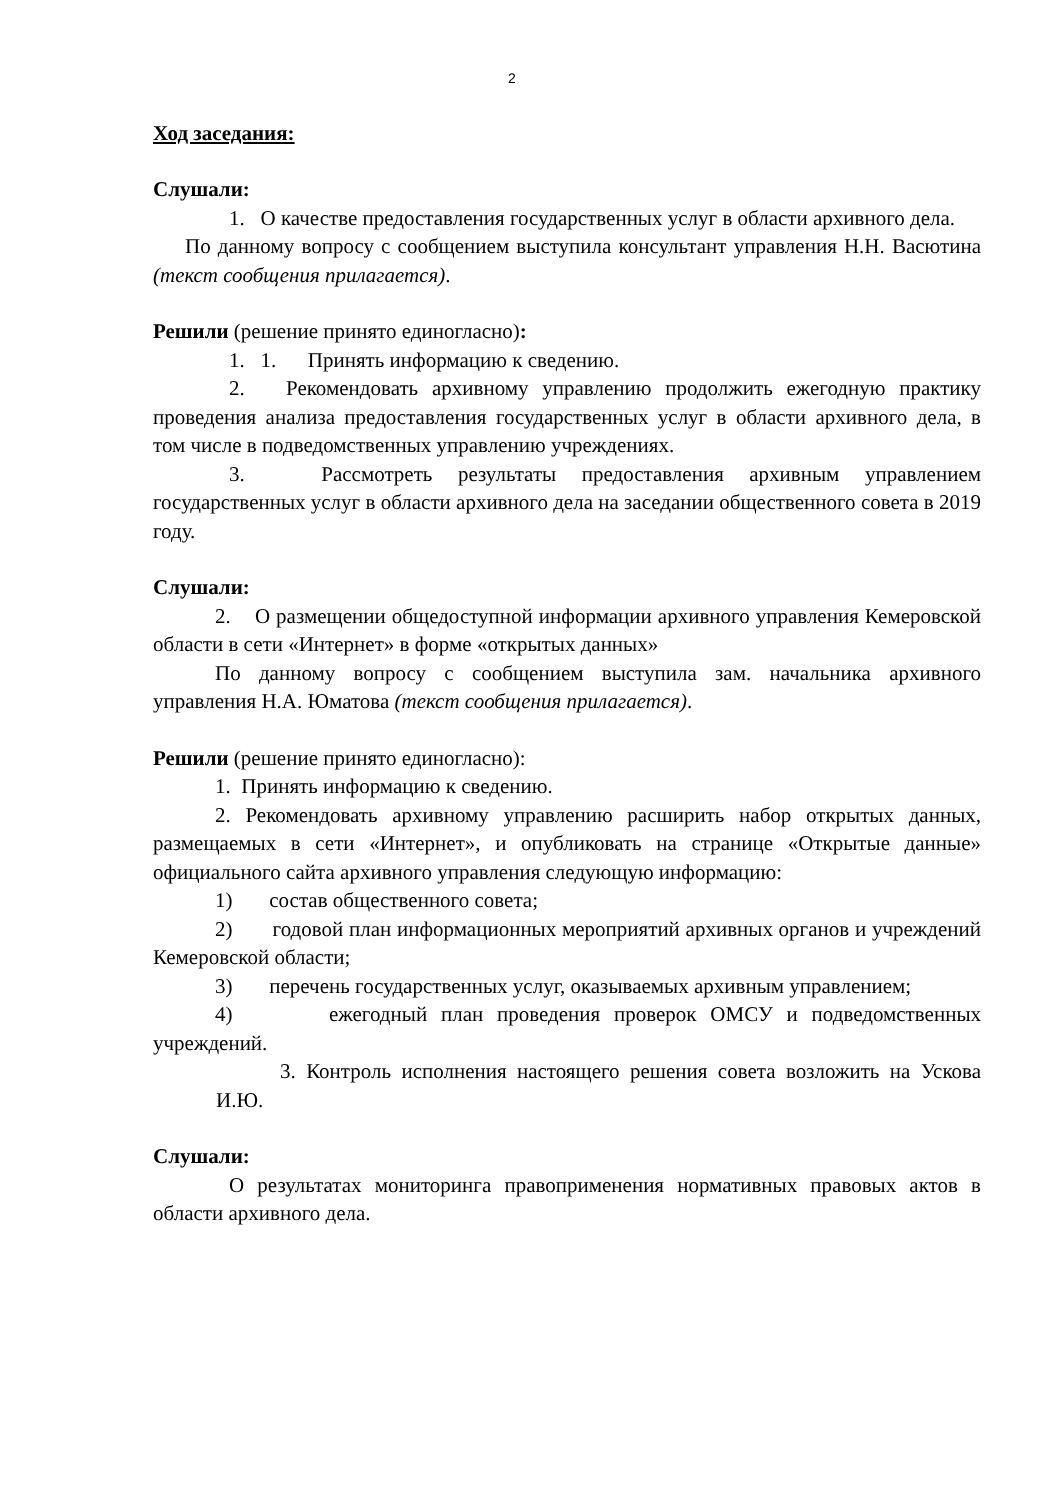2
Ход заседания:
Слушали:
1. О качестве предоставления государственных услуг в области архивного дела.
По данному вопросу с сообщением выступила консультант управления Н.Н. Васютина (текст сообщения прилагается).
Решили (решение принято единогласно):
1. 1. Принять информацию к сведению.
2. Рекомендовать архивному управлению продолжить ежегодную практику проведения анализа предоставления государственных услуг в области архивного дела, в том числе в подведомственных управлению учреждениях.
3. Рассмотреть результаты предоставления архивным управлением государственных услуг в области архивного дела на заседании общественного совета в 2019 году.
Слушали:
2. О размещении общедоступной информации архивного управления Кемеровской области в сети «Интернет» в форме «открытых данных»
По данному вопросу с сообщением выступила зам. начальника архивного управления Н.А. Юматова (текст сообщения прилагается).
Решили (решение принято единогласно):
1. Принять информацию к сведению.
2. Рекомендовать архивному управлению расширить набор открытых данных, размещаемых в сети «Интернет», и опубликовать на странице «Открытые данные» официального сайта архивного управления следующую информацию:
1) состав общественного совета;
2) годовой план информационных мероприятий архивных органов и учреждений Кемеровской области;
3) перечень государственных услуг, оказываемых архивным управлением;
4) ежегодный план проведения проверок ОМСУ и подведомственных учреждений.
3. Контроль исполнения настоящего решения совета возложить на Ускова И.Ю.
Слушали:
О результатах мониторинга правоприменения нормативных правовых актов в области архивного дела.